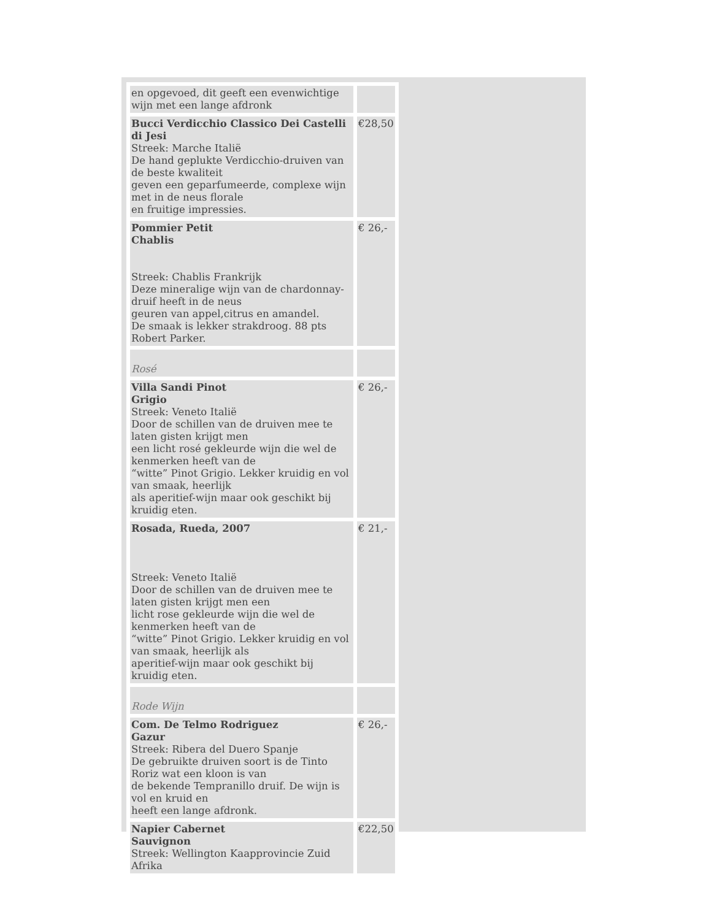| en opgevoed, dit geeft een evenwichtige wijn met een lange afdronk | |
| Bucci Verdicchio Classico Dei Castelli di Jesi Streek: Marche Italië De hand geplukte Verdicchio-druiven van de beste kwaliteit geven een geparfumeerde, complexe wijn met in de neus florale en fruitige impressies. | €28,50 |
| Pommier Petit Chablis Streek: Chablis Frankrijk Deze mineralige wijn van de chardonnay-druif heeft in de neus geuren van appel,citrus en amandel. De smaak is lekker strakdroog. 88 pts Robert Parker. | € 26,- |
| Rosé | |
| Villa Sandi Pinot Grigio Streek: Veneto Italië Door de schillen van de druiven mee te laten gisten krijgt men een licht rosé gekleurde wijn die wel de kenmerken heeft van de “witte” Pinot Grigio. Lekker kruidig en vol van smaak, heerlijk als aperitief-wijn maar ook geschikt bij kruidig eten. | € 26,- |
| Rosada, Rueda, 2007 Streek: Veneto Italië Door de schillen van de druiven mee te laten gisten krijgt men een licht rose gekleurde wijn die wel de kenmerken heeft van de “witte” Pinot Grigio. Lekker kruidig en vol van smaak, heerlijk als aperitief-wijn maar ook geschikt bij kruidig eten. | € 21,- |
| Rode Wijn | |
| Com. De Telmo Rodriguez Gazur Streek: Ribera del Duero Spanje De gebruikte druiven soort is de Tinto Roriz wat een kloon is van de bekende Tempranillo druif. De wijn is vol en kruid en heeft een lange afdronk. | € 26,- |
| Napier Cabernet Sauvignon Streek: Wellington Kaapprovincie Zuid Afrika | €22,50 |